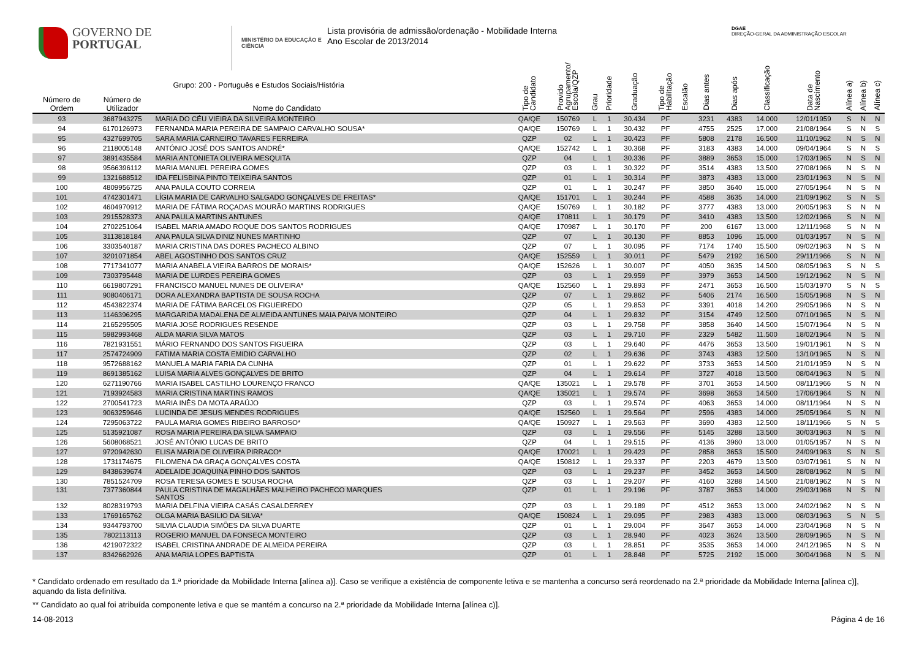GOVERNO DE
PORTUGAL
MINISTÉRIO DA EDUCAÇÃO E CIÊNCIA
Lista provisória de admissão/ordenação - Mobilidade Interna
Ano Escolar de 2013/2014
DGAE
DIREÇÃO-GERAL DA ADMINISTRAÇÃO ESCOLAR
| Número de Ordem | Número de Utilizador | Grupo: 200 - Português e Estudos Sociais/História Nome do Candidato | Tipo de Candidato | Provido Agrupamento/ Escola/QZP | Grau | Prioridade | Graduação | Tipo de Habilitação | Escalão | Dias antes | Dias após | Classificação | Data de Nascimento | Alínea a) | Alínea b) | Alínea c) |
| --- | --- | --- | --- | --- | --- | --- | --- | --- | --- | --- | --- | --- | --- | --- | --- | --- |
| 93 | 3687943275 | MARIA DO CÉU VIEIRA DA SILVEIRA MONTEIRO | QA/QE | 150769 | L | 1 | 30.434 | PF | | 3231 | 4383 | 14.000 | 12/01/1959 | S | N | N |
| 94 | 6170126973 | FERNANDA MARIA PEREIRA DE SAMPAIO CARVALHO SOUSA* | QA/QE | 150769 | L | 1 | 30.432 | PF | | 4755 | 2525 | 17.000 | 21/08/1964 | S | N | S |
| 95 | 4327699705 | SARA MARIA CARNEIRO TAVARES FERREIRA | QZP | 02 | L | 1 | 30.423 | PF | | 5808 | 2178 | 16.500 | 11/10/1962 | N | S | N |
| 96 | 2118005148 | ANTÓNIO JOSÉ DOS SANTOS ANDRÉ* | QA/QE | 152742 | L | 1 | 30.368 | PF | | 3183 | 4383 | 14.000 | 09/04/1964 | S | N | S |
| 97 | 3891435584 | MARIA ANTONIETA OLIVEIRA MESQUITA | QZP | 04 | L | 1 | 30.336 | PF | | 3889 | 3653 | 15.000 | 17/03/1965 | N | S | N |
| 98 | 9566396112 | MARIA MANUEL PEREIRA GOMES | QZP | 03 | L | 1 | 30.322 | PF | | 3514 | 4383 | 13.500 | 27/08/1966 | N | S | N |
| 99 | 1321688512 | IDA FELISBINA PINTO TEIXEIRA SANTOS | QZP | 01 | L | 1 | 30.314 | PF | | 3873 | 4383 | 13.000 | 23/01/1963 | N | S | N |
| 100 | 4809956725 | ANA PAULA COUTO CORREIA | QZP | 01 | L | 1 | 30.247 | PF | | 3850 | 3640 | 15.000 | 27/05/1964 | N | S | N |
| 101 | 4742301471 | LÍGIA MARIA DE CARVALHO SALGADO GONÇALVES DE FREITAS* | QA/QE | 151701 | L | 1 | 30.244 | PF | | 4588 | 3635 | 14.000 | 21/09/1962 | S | N | S |
| 102 | 4604970912 | MARIA DE FÁTIMA ROÇADAS MOURÃO MARTINS RODRIGUES | QA/QE | 150769 | L | 1 | 30.182 | PF | | 3777 | 4383 | 13.000 | 20/05/1963 | S | N | N |
| 103 | 2915528373 | ANA PAULA MARTINS ANTUNES | QA/QE | 170811 | L | 1 | 30.179 | PF | | 3410 | 4383 | 13.500 | 12/02/1966 | S | N | N |
| 104 | 2702251064 | ISABEL MARIA AMADO ROQUE DOS SANTOS RODRIGUES | QA/QE | 170987 | L | 1 | 30.170 | PF | | 200 | 6167 | 13.000 | 12/11/1968 | S | N | N |
| 105 | 3113818184 | ANA PAULA SILVA DINIZ NUNES MARTINHO | QZP | 07 | L | 1 | 30.130 | PF | | 8853 | 1096 | 15.000 | 01/03/1957 | N | S | N |
| 106 | 3303540187 | MARIA CRISTINA DAS DORES PACHECO ALBINO | QZP | 07 | L | 1 | 30.095 | PF | | 7174 | 1740 | 15.500 | 09/02/1963 | N | S | N |
| 107 | 3201071854 | ABEL AGOSTINHO DOS SANTOS CRUZ | QA/QE | 152559 | L | 1 | 30.011 | PF | | 5479 | 2192 | 16.500 | 29/11/1966 | S | N | N |
| 108 | 7717341077 | MARIA ANABELA VIEIRA BARROS DE MORAIS* | QA/QE | 152626 | L | 1 | 30.007 | PF | | 4050 | 3635 | 14.500 | 08/05/1963 | S | N | S |
| 109 | 7303795448 | MARIA DE LURDES PEREIRA GOMES | QZP | 03 | L | 1 | 29.959 | PF | | 3979 | 3653 | 14.500 | 19/12/1962 | N | S | N |
| 110 | 6619807291 | FRANCISCO MANUEL NUNES DE OLIVEIRA* | QA/QE | 152560 | L | 1 | 29.893 | PF | | 2471 | 3653 | 16.500 | 15/03/1970 | S | N | S |
| 111 | 9080406171 | DORA ALEXANDRA BAPTISTA DE SOUSA ROCHA | QZP | 07 | L | 1 | 29.862 | PF | | 5406 | 2174 | 16.500 | 15/05/1968 | N | S | N |
| 112 | 4543822374 | MARIA DE FÁTIMA BARCELOS FIGUEIREDO | QZP | 05 | L | 1 | 29.853 | PF | | 3391 | 4018 | 14.200 | 29/05/1966 | N | S | N |
| 113 | 1146396295 | MARGARIDA MADALENA DE ALMEIDA ANTUNES MAIA PAIVA MONTEIRO | QZP | 04 | L | 1 | 29.832 | PF | | 3154 | 4749 | 12.500 | 07/10/1965 | N | S | N |
| 114 | 2165295505 | MARIA JOSÉ RODRIGUES RESENDE | QZP | 03 | L | 1 | 29.758 | PF | | 3858 | 3640 | 14.500 | 15/07/1964 | N | S | N |
| 115 | 5982993468 | ALDA MARIA SILVA MATOS | QZP | 03 | L | 1 | 29.710 | PF | | 2329 | 5482 | 11.500 | 18/02/1964 | N | S | N |
| 116 | 7821931551 | MÁRIO FERNANDO DOS SANTOS FIGUEIRA | QZP | 03 | L | 1 | 29.640 | PF | | 4476 | 3653 | 13.500 | 19/01/1961 | N | S | N |
| 117 | 2574724909 | FATIMA MARIA COSTA EMIDIO CARVALHO | QZP | 02 | L | 1 | 29.636 | PF | | 3743 | 4383 | 12.500 | 13/10/1965 | N | S | N |
| 118 | 9572688162 | MANUELA MARIA FARIA DA CUNHA | QZP | 01 | L | 1 | 29.622 | PF | | 3733 | 3653 | 14.500 | 21/01/1959 | N | S | N |
| 119 | 8691385162 | LUISA MARIA ALVES GONÇALVES DE BRITO | QZP | 04 | L | 1 | 29.614 | PF | | 3727 | 4018 | 13.500 | 08/04/1963 | N | S | N |
| 120 | 6271190766 | MARIA ISABEL CASTILHO LOURENÇO FRANCO | QA/QE | 135021 | L | 1 | 29.578 | PF | | 3701 | 3653 | 14.500 | 08/11/1966 | S | N | N |
| 121 | 7193924583 | MARIA CRISTINA MARTINS RAMOS | QA/QE | 135021 | L | 1 | 29.574 | PF | | 3698 | 3653 | 14.500 | 17/06/1964 | S | N | N |
| 122 | 2700541723 | MARIA INÊS DA MOTA ARAÚJO | QZP | 03 | L | 1 | 29.574 | PF | | 4063 | 3653 | 14.000 | 08/11/1964 | N | S | N |
| 123 | 9063259646 | LUCINDA DE JESUS MENDES RODRIGUES | QA/QE | 152560 | L | 1 | 29.564 | PF | | 2596 | 4383 | 14.000 | 25/05/1964 | S | N | N |
| 124 | 7295063722 | PAULA MARIA GOMES RIBEIRO BARROSO* | QA/QE | 150927 | L | 1 | 29.563 | PF | | 3690 | 4383 | 12.500 | 18/11/1966 | S | N | S |
| 125 | 5135921087 | ROSA MARIA PEREIRA DA SILVA SAMPAIO | QZP | 03 | L | 1 | 29.556 | PF | | 5145 | 3288 | 13.500 | 30/03/1963 | N | S | N |
| 126 | 5608068521 | JOSÉ ANTÓNIO LUCAS DE BRITO | QZP | 04 | L | 1 | 29.515 | PF | | 4136 | 3960 | 13.000 | 01/05/1957 | N | S | N |
| 127 | 9720942630 | ELISA MARIA DE OLIVEIRA PIRRACO* | QA/QE | 170021 | L | 1 | 29.423 | PF | | 2858 | 3653 | 15.500 | 24/09/1963 | S | N | S |
| 128 | 1731174675 | FILOMENA DA GRAÇA GONÇALVES COSTA | QA/QE | 150812 | L | 1 | 29.337 | PF | | 2203 | 4679 | 13.500 | 03/07/1961 | S | N | N |
| 129 | 8438639674 | ADELAIDE JOAQUINA PINHO DOS SANTOS | QZP | 03 | L | 1 | 29.237 | PF | | 3452 | 3653 | 14.500 | 28/08/1962 | N | S | N |
| 130 | 7851524709 | ROSA TERESA GOMES E SOUSA ROCHA | QZP | 03 | L | 1 | 29.207 | PF | | 4160 | 3288 | 14.500 | 21/08/1962 | N | S | N |
| 131 | 7377360844 | PAULA CRISTINA DE MAGALHÃES MALHEIRO PACHECO MARQUES SANTOS | QZP | 01 | L | 1 | 29.196 | PF | | 3787 | 3653 | 14.000 | 29/03/1968 | N | S | N |
| 132 | 8028319793 | MARIA DELFINA VIEIRA CASÁS CASALDERREY | QZP | 03 | L | 1 | 29.189 | PF | | 4512 | 3653 | 13.000 | 24/02/1962 | N | S | N |
| 133 | 1769165762 | OLGA MARIA BASILIO DA SILVA* | QA/QE | 150824 | L | 1 | 29.095 | PF | | 2983 | 4383 | 13.000 | 08/03/1963 | S | N | S |
| 134 | 9344793700 | SILVIA CLAUDIA SIMÕES DA SILVA DUARTE | QZP | 01 | L | 1 | 29.004 | PF | | 3647 | 3653 | 14.000 | 23/04/1968 | N | S | N |
| 135 | 7802113113 | ROGERIO MANUEL DA FONSECA MONTEIRO | QZP | 03 | L | 1 | 28.940 | PF | | 4023 | 3624 | 13.500 | 28/09/1965 | N | S | N |
| 136 | 4219072322 | ISABEL CRISTINA ANDRADE DE ALMEIDA PEREIRA | QZP | 03 | L | 1 | 28.851 | PF | | 3535 | 3653 | 14.000 | 24/12/1965 | N | S | N |
| 137 | 8342662926 | ANA MARIA LOPES BAPTISTA | QZP | 01 | L | 1 | 28.848 | PF | | 5725 | 2192 | 15.000 | 30/04/1968 | N | S | N |
* Candidato ordenado em resultado da 1.ª prioridade da Mobilidade Interna [alínea a)]. Caso se verifique a existência de componente letiva e se mantenha a concurso será reordenado na 2.ª prioridade da Mobilidade Interna [alínea c)], aquando da lista definitiva.
** Candidato ao qual foi atribuída componente letiva e que se mantém a concurso na 2.ª prioridade da Mobilidade Interna [alínea c)].
14-08-2013 Página 4 de 16